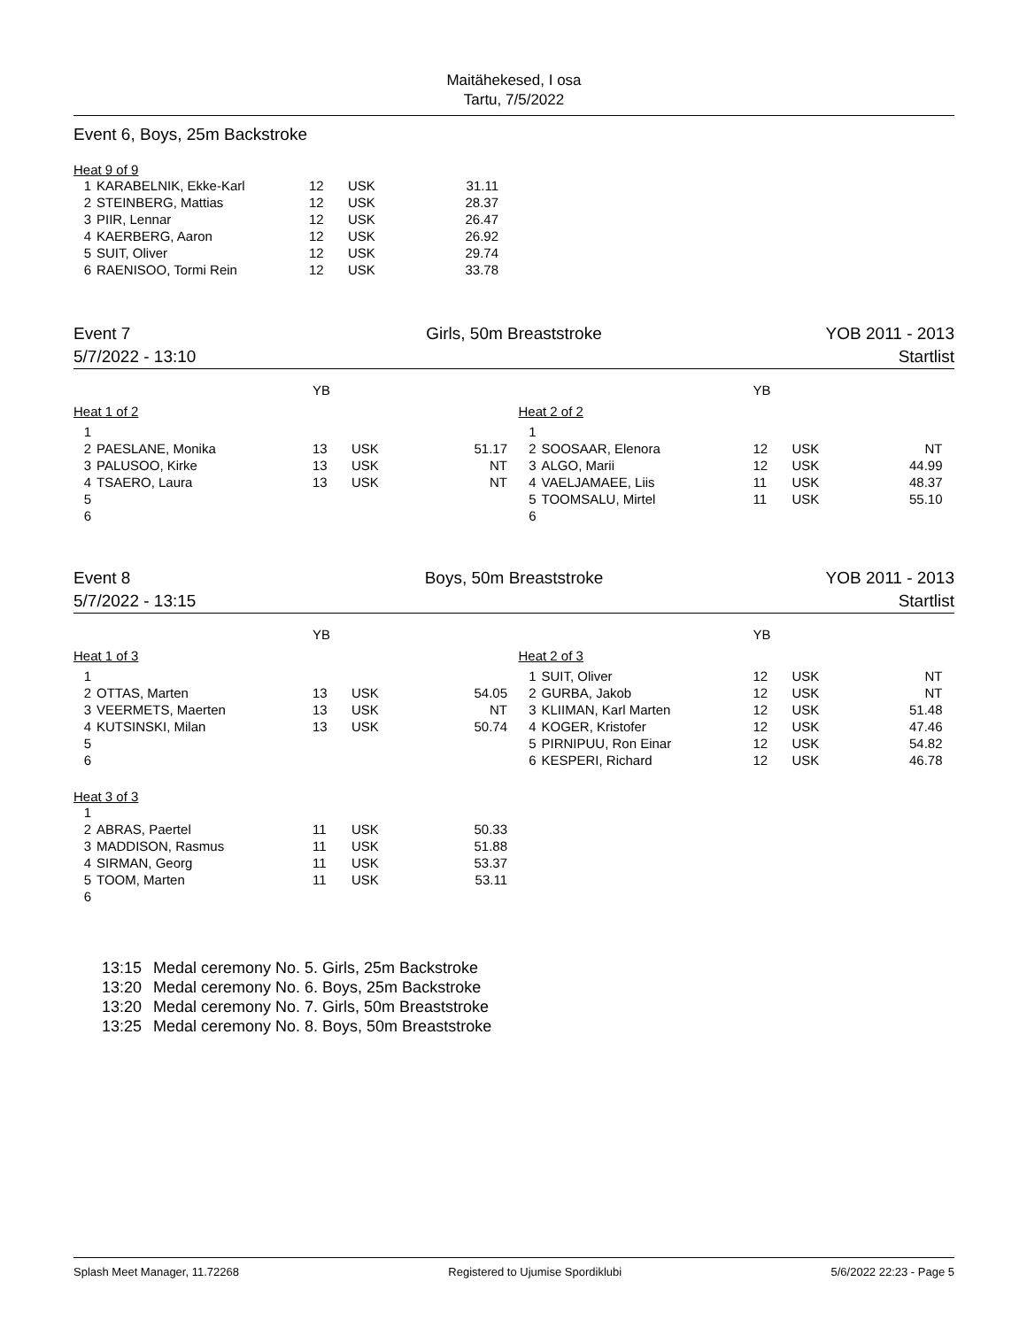Maitähekesed, I osa
Tartu, 7/5/2022
Event 6, Boys, 25m Backstroke
Heat 9 of 9
| 1 | KARABELNIK, Ekke-Karl | 12 | USK | 31.11 |
| 2 | STEINBERG, Mattias | 12 | USK | 28.37 |
| 3 | PIIR, Lennar | 12 | USK | 26.47 |
| 4 | KAERBERG, Aaron | 12 | USK | 26.92 |
| 5 | SUIT, Oliver | 12 | USK | 29.74 |
| 6 | RAENISOO, Tormi Rein | 12 | USK | 33.78 |
Event 7
5/7/2022 - 13:10
Girls, 50m Breaststroke YOB 2011 - 2013
Startlist
| | | YB | | |
| Heat 1 of 2 | | | | |
| 1 | | | | |
| 2 | PAESLANE, Monika | 13 | USK | 51.17 |
| 3 | PALUSOO, Kirke | 13 | USK | NT |
| 4 | TSAERO, Laura | 13 | USK | NT |
| 5 | | | | |
| 6 | | | | |
| | | YB | | |
| Heat 2 of 2 | | | | |
| 1 | | | | |
| 2 | SOOSAAR, Elenora | 12 | USK | NT |
| 3 | ALGO, Marii | 12 | USK | 44.99 |
| 4 | VAELJAMAEE, Liis | 11 | USK | 48.37 |
| 5 | TOOMSALU, Mirtel | 11 | USK | 55.10 |
| 6 | | | | |
Event 8
5/7/2022 - 13:15
Boys, 50m Breaststroke YOB 2011 - 2013
Startlist
| | | YB | | |
| Heat 1 of 3 | | | | |
| 1 | | | | |
| 2 | OTTAS, Marten | 13 | USK | 54.05 |
| 3 | VEERMETS, Maerten | 13 | USK | NT |
| 4 | KUTSINSKI, Milan | 13 | USK | 50.74 |
| 5 | | | | |
| 6 | | | | |
| Heat 3 of 3 | | | | |
| 1 | | | | |
| 2 | ABRAS, Paertel | 11 | USK | 50.33 |
| 3 | MADDISON, Rasmus | 11 | USK | 51.88 |
| 4 | SIRMAN, Georg | 11 | USK | 53.37 |
| 5 | TOOM, Marten | 11 | USK | 53.11 |
| 6 | | | | |
| | | YB | | |
| Heat 2 of 3 | | | | |
| 1 | SUIT, Oliver | 12 | USK | NT |
| 2 | GURBA, Jakob | 12 | USK | NT |
| 3 | KLIIMAN, Karl Marten | 12 | USK | 51.48 |
| 4 | KOGER, Kristofer | 12 | USK | 47.46 |
| 5 | PIRNIPUU, Ron Einar | 12 | USK | 54.82 |
| 6 | KESPERI, Richard | 12 | USK | 46.78 |
| 13:15 | Medal ceremony No. 5. Girls, 25m Backstroke |
| 13:20 | Medal ceremony No. 6. Boys, 25m Backstroke |
| 13:20 | Medal ceremony No. 7. Girls, 50m Breaststroke |
| 13:25 | Medal ceremony No. 8. Boys, 50m Breaststroke |
Splash Meet Manager, 11.72268 Registered to Ujumise Spordiklubi 5/6/2022 22:23 - Page 5